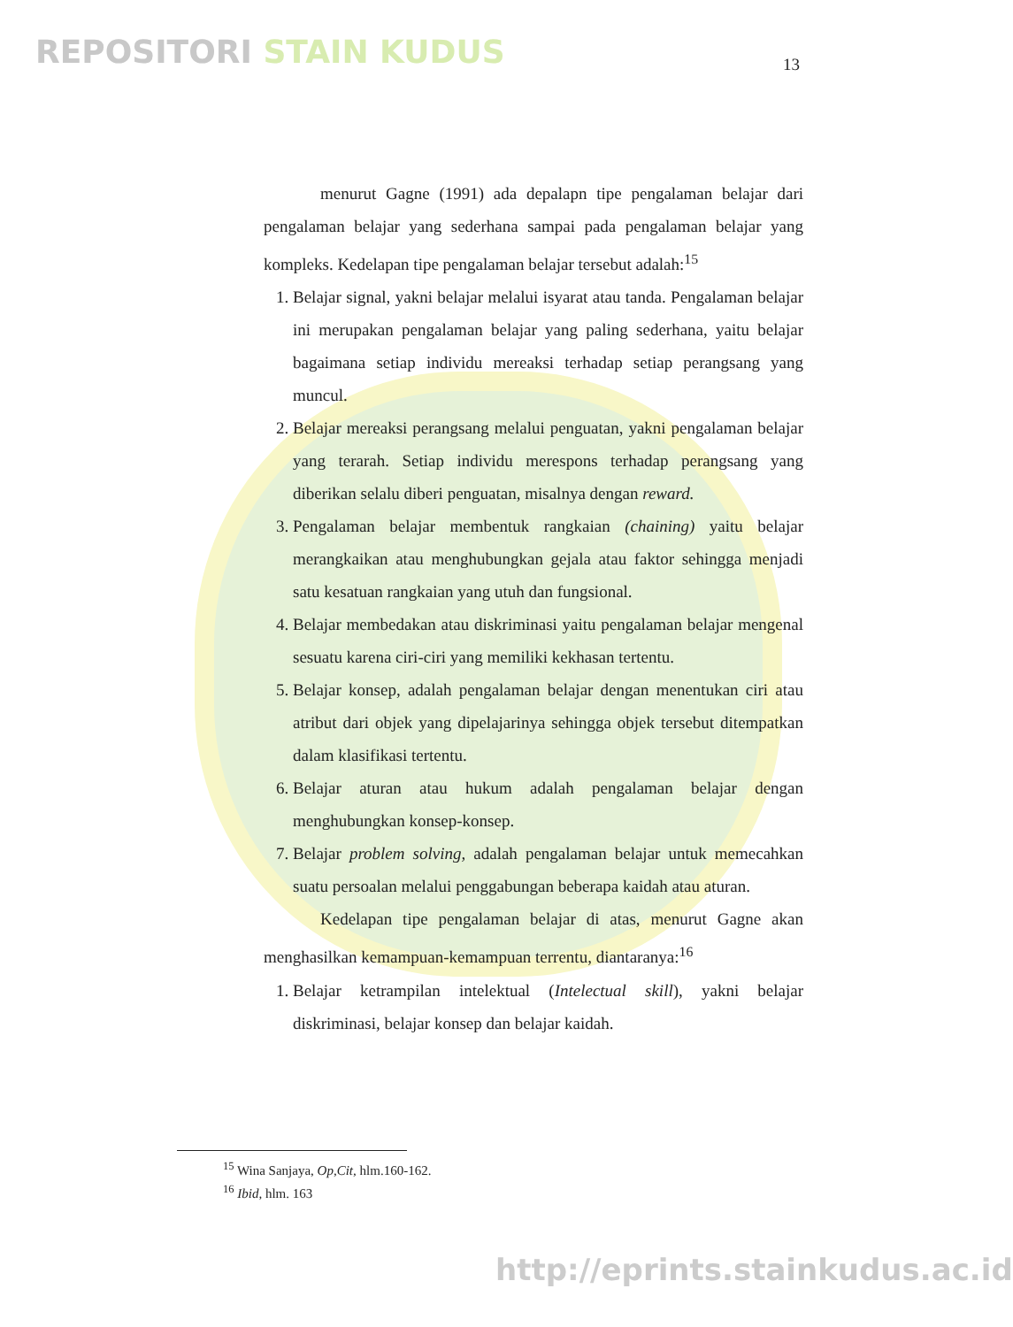REPOSITORI STAIN KUDUS 13
menurut Gagne (1991) ada depalapn tipe pengalaman belajar dari pengalaman belajar yang sederhana sampai pada pengalaman belajar yang kompleks. Kedelapan tipe pengalaman belajar tersebut adalah:<sup>15</sup>
1. Belajar signal, yakni belajar melalui isyarat atau tanda. Pengalaman belajar ini merupakan pengalaman belajar yang paling sederhana, yaitu belajar bagaimana setiap individu mereaksi terhadap setiap perangsang yang muncul.
2. Belajar mereaksi perangsang melalui penguatan, yakni pengalaman belajar yang terarah. Setiap individu merespons terhadap perangsang yang diberikan selalu diberi penguatan, misalnya dengan reward.
3. Pengalaman belajar membentuk rangkaian (chaining) yaitu belajar merangkaikan atau menghubungkan gejala atau faktor sehingga menjadi satu kesatuan rangkaian yang utuh dan fungsional.
4. Belajar membedakan atau diskriminasi yaitu pengalaman belajar mengenal sesuatu karena ciri-ciri yang memiliki kekhasan tertentu.
5. Belajar konsep, adalah pengalaman belajar dengan menentukan ciri atau atribut dari objek yang dipelajarinya sehingga objek tersebut ditempatkan dalam klasifikasi tertentu.
6. Belajar aturan atau hukum adalah pengalaman belajar dengan menghubungkan konsep-konsep.
7. Belajar problem solving, adalah pengalaman belajar untuk memecahkan suatu persoalan melalui penggabungan beberapa kaidah atau aturan.
Kedelapan tipe pengalaman belajar di atas, menurut Gagne akan menghasilkan kemampuan-kemampuan terrentu, diantaranya:<sup>16</sup>
1. Belajar ketrampilan intelektual (Intelectual skill), yakni belajar diskriminasi, belajar konsep dan belajar kaidah.
<sup>15</sup> Wina Sanjaya, Op,Cit, hlm.160-162.
<sup>16</sup> Ibid, hlm. 163
http://eprints.stainkudus.ac.id